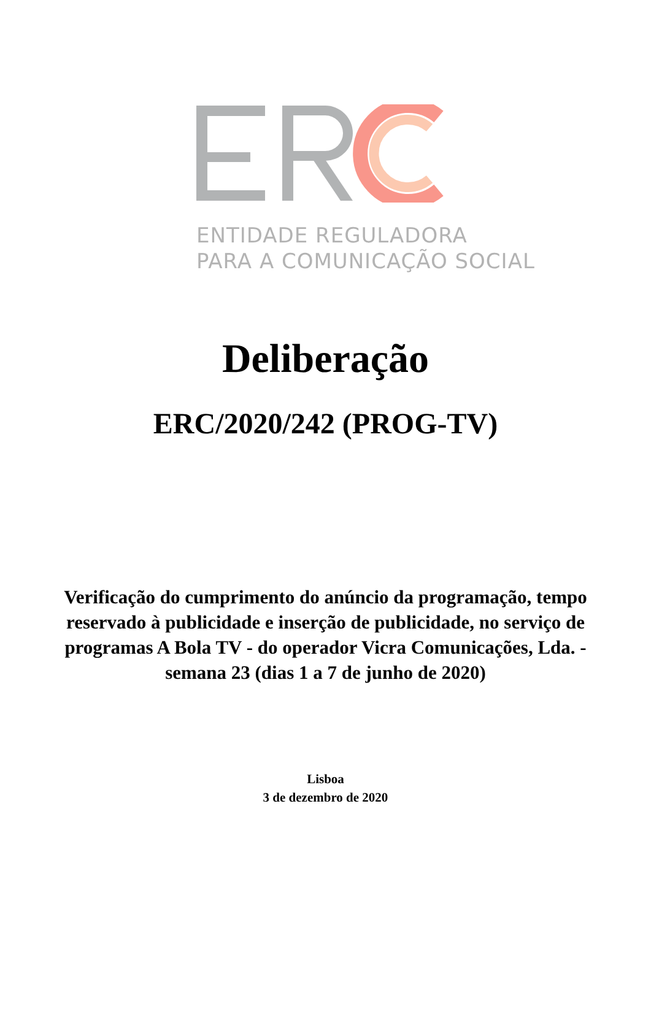ENTIDADE REGULADORA
PARA A COMUNICAÇÃO SOCIAL
Deliberação
ERC/2020/242 (PROG-TV)
Verificação do cumprimento do anúncio da programação, tempo reservado à publicidade e inserção de publicidade, no serviço de programas A Bola TV - do operador Vicra Comunicações, Lda. - semana 23 (dias 1 a 7 de junho de 2020)
Lisboa
3 de dezembro de 2020